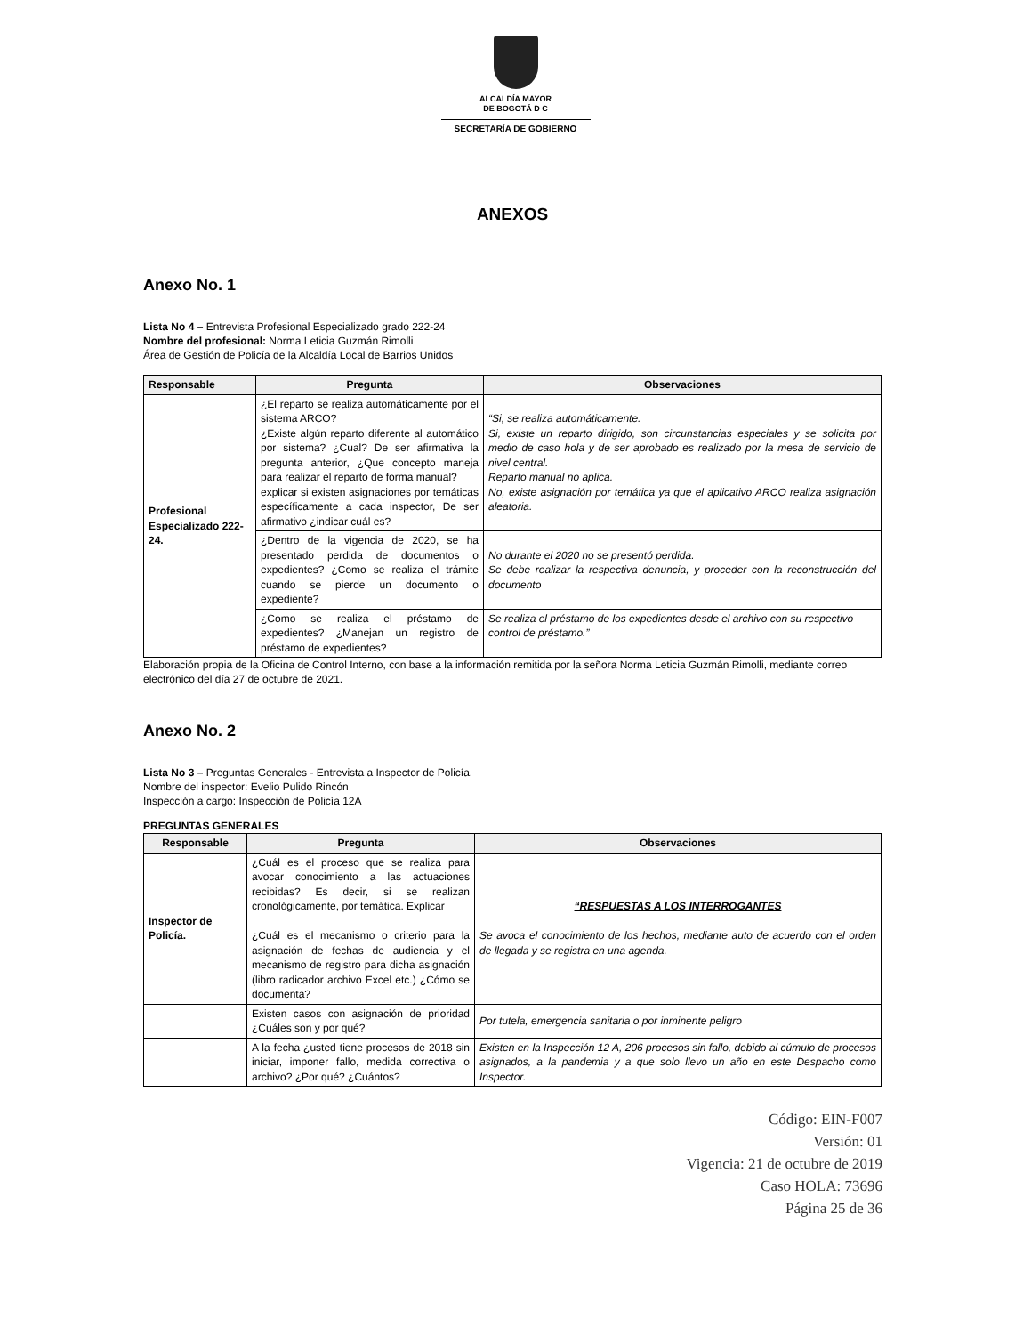ALCALDÍA MAYOR
DE BOGOTÁ D C
SECRETARÍA DE GOBIERNO
ANEXOS
Anexo No. 1
Lista No 4 – Entrevista Profesional Especializado grado 222-24
Nombre del profesional: Norma Leticia Guzmán Rimolli
Área de Gestión de Policía de la Alcaldía Local de Barrios Unidos
| Responsable | Pregunta | Observaciones |
| --- | --- | --- |
| Profesional Especializado 222-24. | ¿El reparto se realiza automáticamente por el sistema ARCO? ¿Existe algún reparto diferente al automático por sistema? ¿Cual? De ser afirmativa la pregunta anterior, ¿Que concepto maneja para realizar el reparto de forma manual? explicar si existen asignaciones por temáticas específicamente a cada inspector, De ser afirmativo ¿indicar cuál es? | “Si, se realiza automáticamente. Si, existe un reparto dirigido, son circunstancias especiales y se solicita por medio de caso hola y de ser aprobado es realizado por la mesa de servicio de nivel central. Reparto manual no aplica. No, existe asignación por temática ya que el aplicativo ARCO realiza asignación aleatoria. |
| | ¿Dentro de la vigencia de 2020, se ha presentado perdida de documentos o expedientes? ¿Como se realiza el trámite cuando se pierde un documento o expediente? | No durante el 2020 no se presentó perdida. Se debe realizar la respectiva denuncia, y proceder con la reconstrucción del documento |
| | ¿Como se realiza el préstamo de expedientes? ¿Manejan un registro de préstamo de expedientes? | Se realiza el préstamo de los expedientes desde el archivo con su respectivo control de préstamo.” |
Elaboración propia de la Oficina de Control Interno, con base a la información remitida por la señora Norma Leticia Guzmán Rimolli, mediante correo electrónico del día 27 de octubre de 2021.
Anexo No. 2
Lista No 3 – Preguntas Generales - Entrevista a Inspector de Policía.
Nombre del inspector: Evelio Pulido Rincón
Inspección a cargo: Inspección de Policía 12A
PREGUNTAS GENERALES
| Responsable | Pregunta | Observaciones |
| --- | --- | --- |
| Inspector de Policía. | ¿Cuál es el proceso que se realiza para avocar conocimiento a las actuaciones recibidas? Es decir, si se realizan cronológicamente, por temática. Explicar ¿Cuál es el mecanismo o criterio para la asignación de fechas de audiencia y el mecanismo de registro para dicha asignación (libro radicador archivo Excel etc.) ¿Cómo se documenta? | “RESPUESTAS A LOS INTERROGANTES Se avoca el conocimiento de los hechos, mediante auto de acuerdo con el orden de llegada y se registra en una agenda. |
| | Existen casos con asignación de prioridad ¿Cuáles son y por qué? | Por tutela, emergencia sanitaria o por inminente peligro |
| | A la fecha ¿usted tiene procesos de 2018 sin iniciar, imponer fallo, medida correctiva o archivo? ¿Por qué? ¿Cuántos? | Existen en la Inspección 12 A, 206 procesos sin fallo, debido al cúmulo de procesos asignados, a la pandemia y a que solo llevo un año en este Despacho como Inspector. |
Código: EIN-F007
Versión: 01
Vigencia: 21 de octubre de 2019
Caso HOLA: 73696
Página 25 de 36